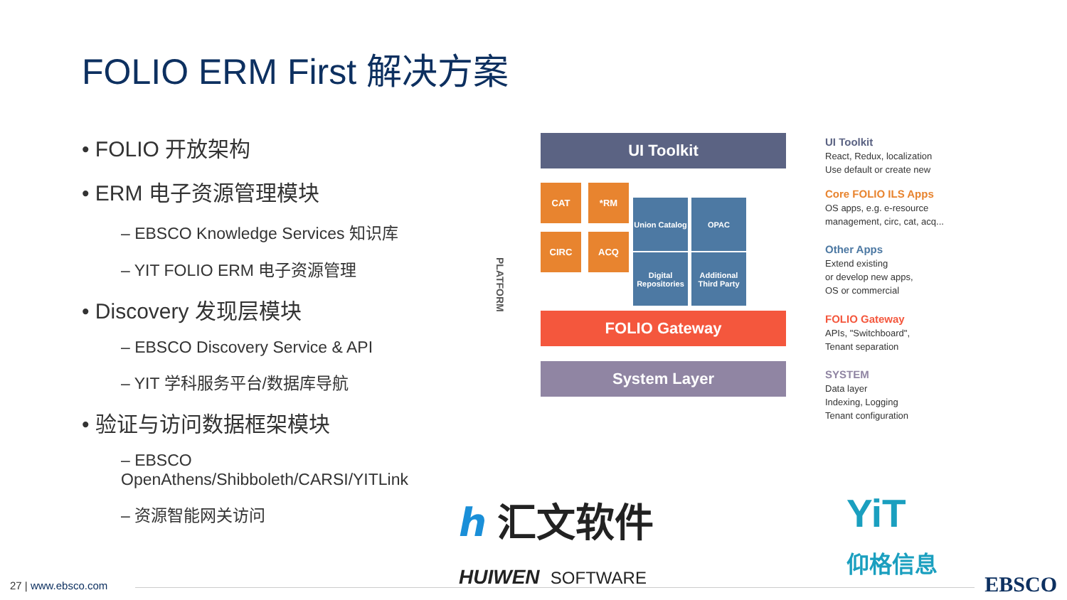FOLIO ERM First 解决方案
• FOLIO 开放架构
• ERM 电子资源管理模块
– EBSCO Knowledge Services 知识库
– YIT FOLIO ERM 电子资源管理
• Discovery 发现层模块
– EBSCO Discovery Service & API
– YIT 学科服务平台/数据库导航
• 验证与访问数据框架模块
– EBSCO
OpenAthens/Shibboleth/CARSI/YITLink
– 资源智能网关访问
PLATFORM
UI Toolkit
CAT *RM
Union Catalog
OPAC
CIRC ACQ
Digital Repositories
Additional Third Party
FOLIO Gateway
System Layer
UI Toolkit
React, Redux, localization
Use default or create new
Core FOLIO ILS Apps
OS apps, e.g. e-resource
management, circ, cat, acq...
Other Apps
Extend existing
or develop new apps,
OS or commercial
FOLIO Gateway
APIs, "Switchboard",
Tenant separation
SYSTEM
Data layer
Indexing, Logging
Tenant configuration
ℎ 汇文软件
HUIWEN SOFTWARE
YiT
仰格信息
27 | www.ebsco.com EBSCO